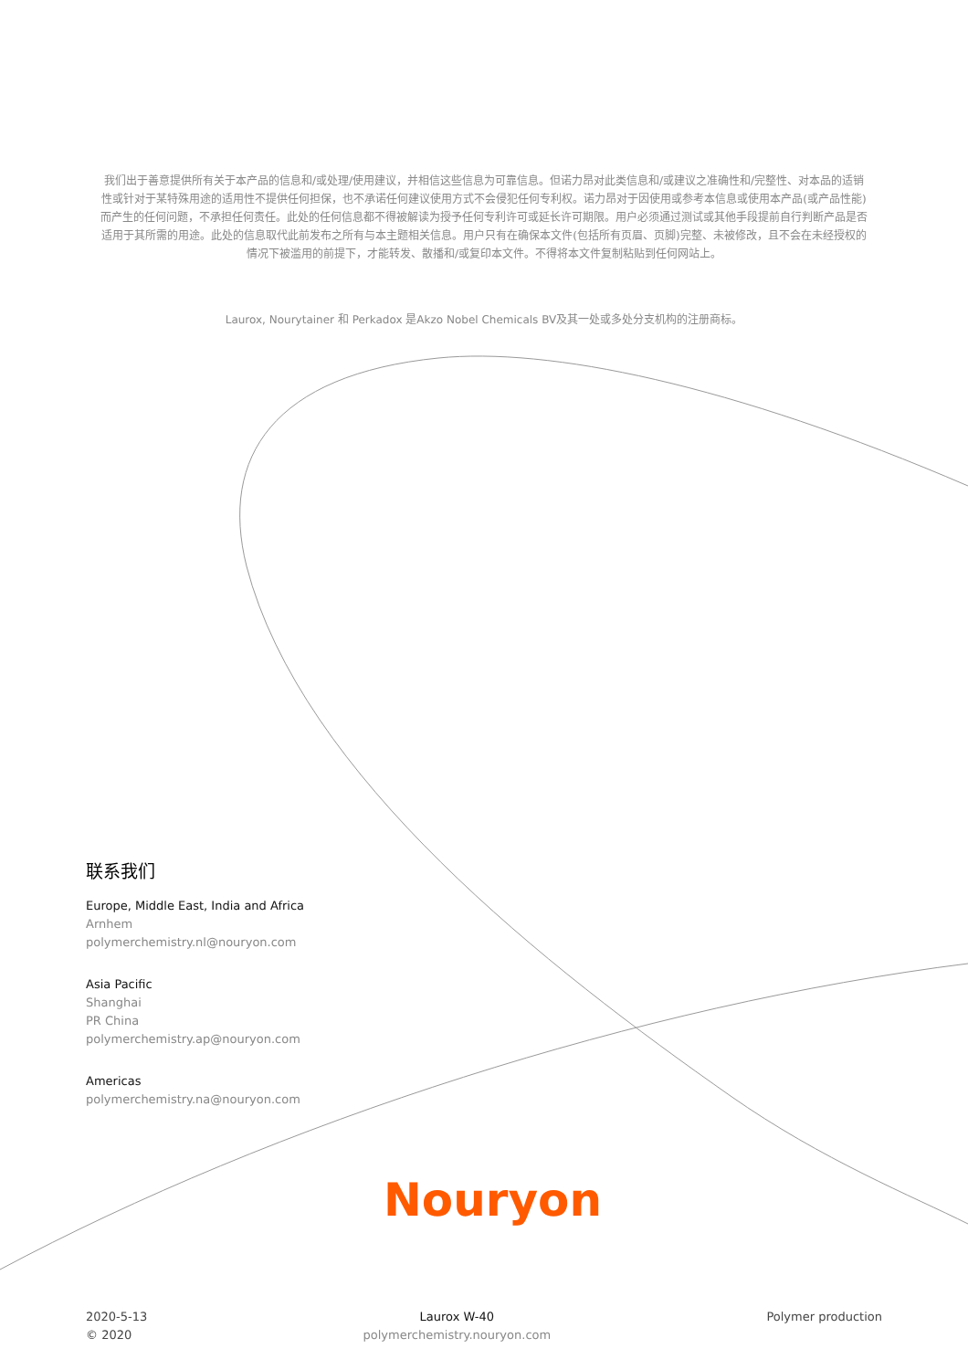我们出于善意提供所有关于本产品的信息和/或处理/使用建议，并相信这些信息为可靠信息。但诺力昂对此类信息和/或建议之准确性和/完整性、对本品的适销性或针对于某特殊用途的适用性不提供任何担保，也不承诺任何建议使用方式不会侵犯任何专利权。诺力昂对于因使用或参考本信息或使用本产品(或产品性能)而产生的任何问题，不承担任何责任。此处的任何信息都不得被解读为授予任何专利许可或延长许可期限。用户必须通过测试或其他手段提前自行判断产品是否适用于其所需的用途。此处的信息取代此前发布之所有与本主题相关信息。用户只有在确保本文件(包括所有页眉、页脚)完整、未被修改，且不会在未经授权的情况下被滥用的前提下，才能转发、散播和/或复印本文件。不得将本文件复制粘贴到任何网站上。
Laurox, Nourytainer 和 Perkadox 是Akzo Nobel Chemicals BV及其一处或多处分支机构的注册商标。
联系我们
Europe, Middle East, India and Africa
Arnhem
polymerchemistry.nl@nouryon.com
Asia Pacific
Shanghai
PR China
polymerchemistry.ap@nouryon.com
Americas
polymerchemistry.na@nouryon.com
Nouryon
2020-5-13
© 2020
Laurox W-40
polymerchemistry.nouryon.com
Polymer production